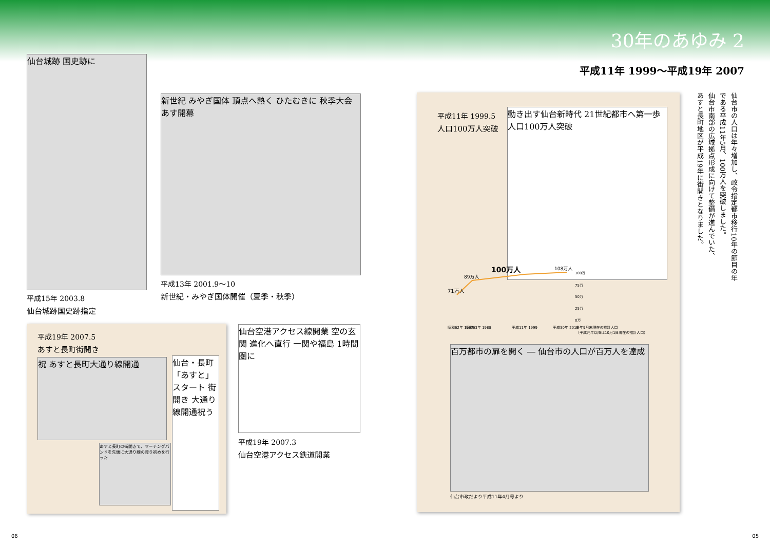30年のあゆみ 2
平成11年 1999〜平成19年 2007
仙台市の人口は年々増加し、政令指定都市移行10年の節目の年である平成11年5月、100万人を突破しました。
仙台市南部の広域拠点形成に向けて整備が進んでいた、
あすと長町地区が平成19年に街開きとなりました。
仙台城跡 国史跡に
平成15年 2003.8
仙台城跡国史跡指定
新世紀 みやぎ国体 頂点へ熱く ひたむきに 秋季大会あす開幕
平成13年 2001.9〜10
新世紀・みやぎ国体開催（夏季・秋季）
平成19年 2007.5
あすと長町街開き
祝 あすと長町大通り線開通
仙台・長町「あすと」スタート 街開き 大通り線開通祝う
あすと長町の街開きで、マーチングバンドを先頭に大通り線の渡り初めを行った
仙台空港アクセス線開業 空の玄関 進化へ直行 一関や福島 1時間圏に
平成19年 2007.3
仙台空港アクセス鉄道開業
平成11年 1999.5
人口100万人突破
動き出す仙台新時代 21世紀都市へ第一歩 人口100万人突破
71万人
89万人
100万人
108万人
100万
75万
50万
25万
0万
昭和62年 1987
昭和63年 1988
平成11年 1999
平成30年 2018
各年9月末現在の推計人口
（平成元年以降は10月1日現在の推計人口）
百万都市の扉を開く ― 仙台市の人口が百万人を達成
仙台市政だより平成11年4月号より
06 05